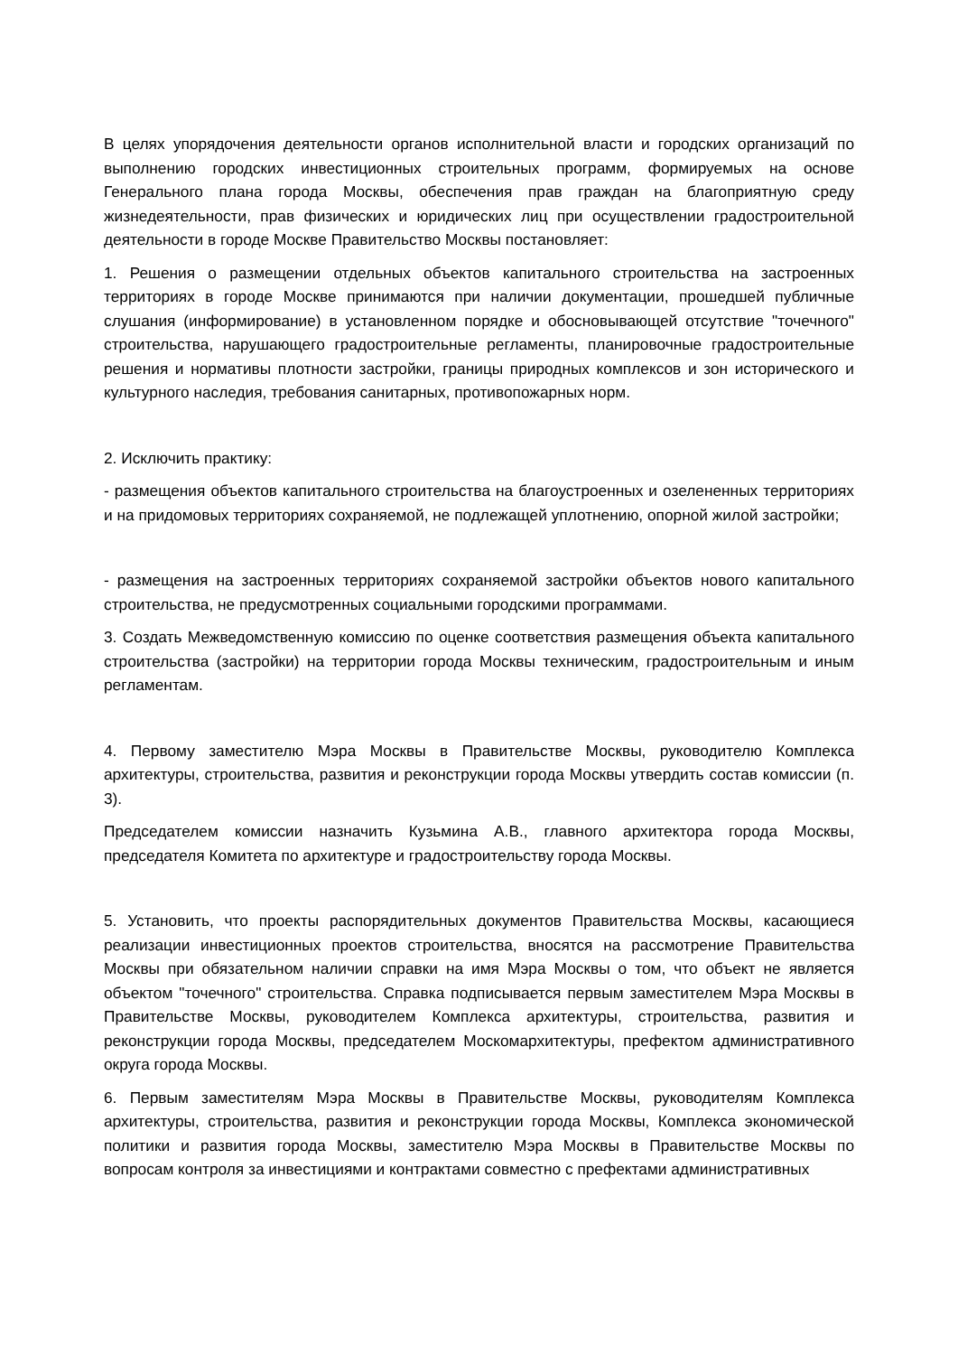В целях упорядочения деятельности органов исполнительной власти и городских организаций по выполнению городских инвестиционных строительных программ, формируемых на основе Генерального плана города Москвы, обеспечения прав граждан на благоприятную среду жизнедеятельности, прав физических и юридических лиц при осуществлении градостроительной деятельности в городе Москве Правительство Москвы постановляет:
1. Решения о размещении отдельных объектов капитального строительства на застроенных территориях в городе Москве принимаются при наличии документации, прошедшей публичные слушания (информирование) в установленном порядке и обосновывающей отсутствие "точечного" строительства, нарушающего градостроительные регламенты, планировочные градостроительные решения и нормативы плотности застройки, границы природных комплексов и зон исторического и культурного наследия, требования санитарных, противопожарных норм.
2. Исключить практику:
- размещения объектов капитального строительства на благоустроенных и озелененных территориях и на придомовых территориях сохраняемой, не подлежащей уплотнению, опорной жилой застройки;
- размещения на застроенных территориях сохраняемой застройки объектов нового капитального строительства, не предусмотренных социальными городскими программами.
3. Создать Межведомственную комиссию по оценке соответствия размещения объекта капитального строительства (застройки) на территории города Москвы техническим, градостроительным и иным регламентам.
4. Первому заместителю Мэра Москвы в Правительстве Москвы, руководителю Комплекса архитектуры, строительства, развития и реконструкции города Москвы утвердить состав комиссии (п. 3).
Председателем комиссии назначить Кузьмина А.В., главного архитектора города Москвы, председателя Комитета по архитектуре и градостроительству города Москвы.
5. Установить, что проекты распорядительных документов Правительства Москвы, касающиеся реализации инвестиционных проектов строительства, вносятся на рассмотрение Правительства Москвы при обязательном наличии справки на имя Мэра Москвы о том, что объект не является объектом "точечного" строительства. Справка подписывается первым заместителем Мэра Москвы в Правительстве Москвы, руководителем Комплекса архитектуры, строительства, развития и реконструкции города Москвы, председателем Москомархитектуры, префектом административного округа города Москвы.
6. Первым заместителям Мэра Москвы в Правительстве Москвы, руководителям Комплекса архитектуры, строительства, развития и реконструкции города Москвы, Комплекса экономической политики и развития города Москвы, заместителю Мэра Москвы в Правительстве Москвы по вопросам контроля за инвестициями и контрактами совместно с префектами административных